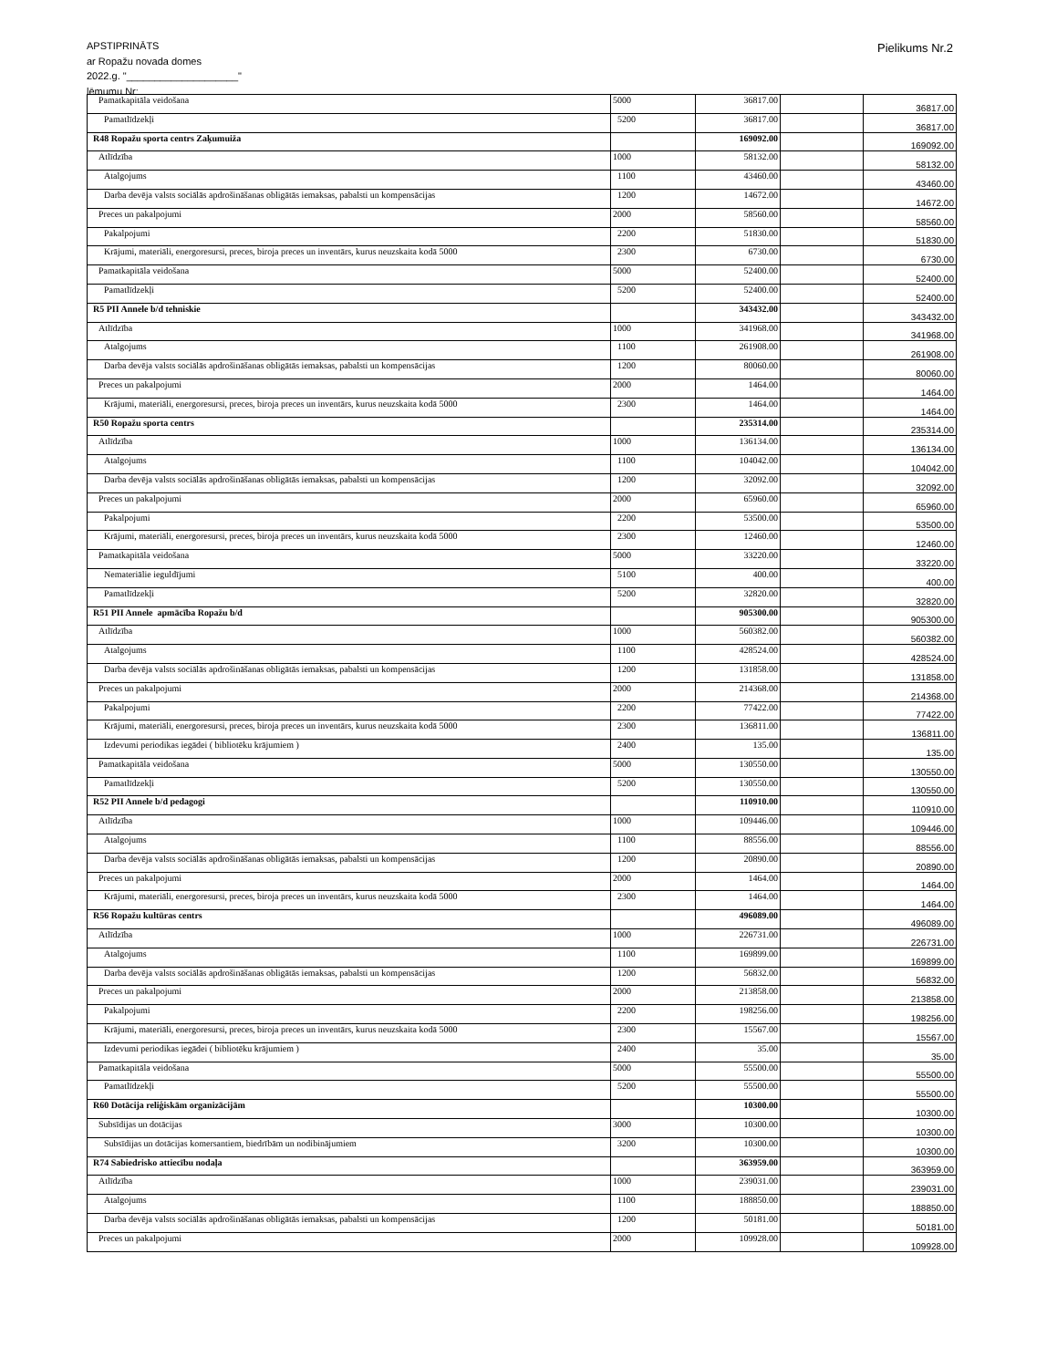APSTIPRINĀTS
ar Ropažu novada domes
2022.g. "____________________"
lēmumu Nr:
Pielikums Nr.2
| Pamatkapitāla veidošana | 5000 | 36817.00 | | 36817.00 |
| Pamatlīdzekļi | 5200 | 36817.00 | | 36817.00 |
| R48 Ropažu sporta centrs Zaķumuiža | | 169092.00 | | 169092.00 |
| Atlīdzība | 1000 | 58132.00 | | 58132.00 |
| Atalgojums | 1100 | 43460.00 | | 43460.00 |
| Darba devēja valsts sociālās apdrošināšanas obligātās iemaksas, pabalsti un kompensācijas | 1200 | 14672.00 | | 14672.00 |
| Preces un pakalpojumi | 2000 | 58560.00 | | 58560.00 |
| Pakalpojumi | 2200 | 51830.00 | | 51830.00 |
| Krājumi, materiāli, energoresursi, preces, biroja preces un inventārs, kurus neuzskaita kodā 5000 | 2300 | 6730.00 | | 6730.00 |
| Pamatkapitāla veidošana | 5000 | 52400.00 | | 52400.00 |
| Pamatlīdzekļi | 5200 | 52400.00 | | 52400.00 |
| R5 PII Annele b/d tehniskie | | 343432.00 | | 343432.00 |
| Atlīdzība | 1000 | 341968.00 | | 341968.00 |
| Atalgojums | 1100 | 261908.00 | | 261908.00 |
| Darba devēja valsts sociālās apdrošināšanas obligātās iemaksas, pabalsti un kompensācijas | 1200 | 80060.00 | | 80060.00 |
| Preces un pakalpojumi | 2000 | 1464.00 | | 1464.00 |
| Krājumi, materiāli, energoresursi, preces, biroja preces un inventārs, kurus neuzskaita kodā 5000 | 2300 | 1464.00 | | 1464.00 |
| R50 Ropažu sporta centrs | | 235314.00 | | 235314.00 |
| Atlīdzība | 1000 | 136134.00 | | 136134.00 |
| Atalgojums | 1100 | 104042.00 | | 104042.00 |
| Darba devēja valsts sociālās apdrošināšanas obligātās iemaksas, pabalsti un kompensācijas | 1200 | 32092.00 | | 32092.00 |
| Preces un pakalpojumi | 2000 | 65960.00 | | 65960.00 |
| Pakalpojumi | 2200 | 53500.00 | | 53500.00 |
| Krājumi, materiāli, energoresursi, preces, biroja preces un inventārs, kurus neuzskaita kodā 5000 | 2300 | 12460.00 | | 12460.00 |
| Pamatkapitāla veidošana | 5000 | 33220.00 | | 33220.00 |
| Nemateriālie ieguldījumi | 5100 | 400.00 | | 400.00 |
| Pamatlīdzekļi | 5200 | 32820.00 | | 32820.00 |
| R51 PII Annele apmācība Ropažu b/d | | 905300.00 | | 905300.00 |
| Atlīdzība | 1000 | 560382.00 | | 560382.00 |
| Atalgojums | 1100 | 428524.00 | | 428524.00 |
| Darba devēja valsts sociālās apdrošināšanas obligātās iemaksas, pabalsti un kompensācijas | 1200 | 131858.00 | | 131858.00 |
| Preces un pakalpojumi | 2000 | 214368.00 | | 214368.00 |
| Pakalpojumi | 2200 | 77422.00 | | 77422.00 |
| Krājumi, materiāli, energoresursi, preces, biroja preces un inventārs, kurus neuzskaita kodā 5000 | 2300 | 136811.00 | | 136811.00 |
| Izdevumi periodikas iegādei ( bibliotēku krājumiem ) | 2400 | 135.00 | | 135.00 |
| Pamatkapitāla veidošana | 5000 | 130550.00 | | 130550.00 |
| Pamatlīdzekļi | 5200 | 130550.00 | | 130550.00 |
| R52 PII Annele b/d pedagogi | | 110910.00 | | 110910.00 |
| Atlīdzība | 1000 | 109446.00 | | 109446.00 |
| Atalgojums | 1100 | 88556.00 | | 88556.00 |
| Darba devēja valsts sociālās apdrošināšanas obligātās iemaksas, pabalsti un kompensācijas | 1200 | 20890.00 | | 20890.00 |
| Preces un pakalpojumi | 2000 | 1464.00 | | 1464.00 |
| Krājumi, materiāli, energoresursi, preces, biroja preces un inventārs, kurus neuzskaita kodā 5000 | 2300 | 1464.00 | | 1464.00 |
| R56 Ropažu kultūras centrs | | 496089.00 | | 496089.00 |
| Atlīdzība | 1000 | 226731.00 | | 226731.00 |
| Atalgojums | 1100 | 169899.00 | | 169899.00 |
| Darba devēja valsts sociālās apdrošināšanas obligātās iemaksas, pabalsti un kompensācijas | 1200 | 56832.00 | | 56832.00 |
| Preces un pakalpojumi | 2000 | 213858.00 | | 213858.00 |
| Pakalpojumi | 2200 | 198256.00 | | 198256.00 |
| Krājumi, materiāli, energoresursi, preces, biroja preces un inventārs, kurus neuzskaita kodā 5000 | 2300 | 15567.00 | | 15567.00 |
| Izdevumi periodikas iegādei ( bibliotēku krājumiem ) | 2400 | 35.00 | | 35.00 |
| Pamatkapitāla veidošana | 5000 | 55500.00 | | 55500.00 |
| Pamatlīdzekļi | 5200 | 55500.00 | | 55500.00 |
| R60 Dotācija reliģiskām organizācijām | | 10300.00 | | 10300.00 |
| Subsīdijas un dotācijas | 3000 | 10300.00 | | 10300.00 |
| Subsīdijas un dotācijas komersantiem, biedrībām un nodibinājumiem | 3200 | 10300.00 | | 10300.00 |
| R74 Sabiedrisko attiecību nodaļa | | 363959.00 | | 363959.00 |
| Atlīdzība | 1000 | 239031.00 | | 239031.00 |
| Atalgojums | 1100 | 188850.00 | | 188850.00 |
| Darba devēja valsts sociālās apdrošināšanas obligātās iemaksas, pabalsti un kompensācijas | 1200 | 50181.00 | | 50181.00 |
| Preces un pakalpojumi | 2000 | 109928.00 | | 109928.00 |